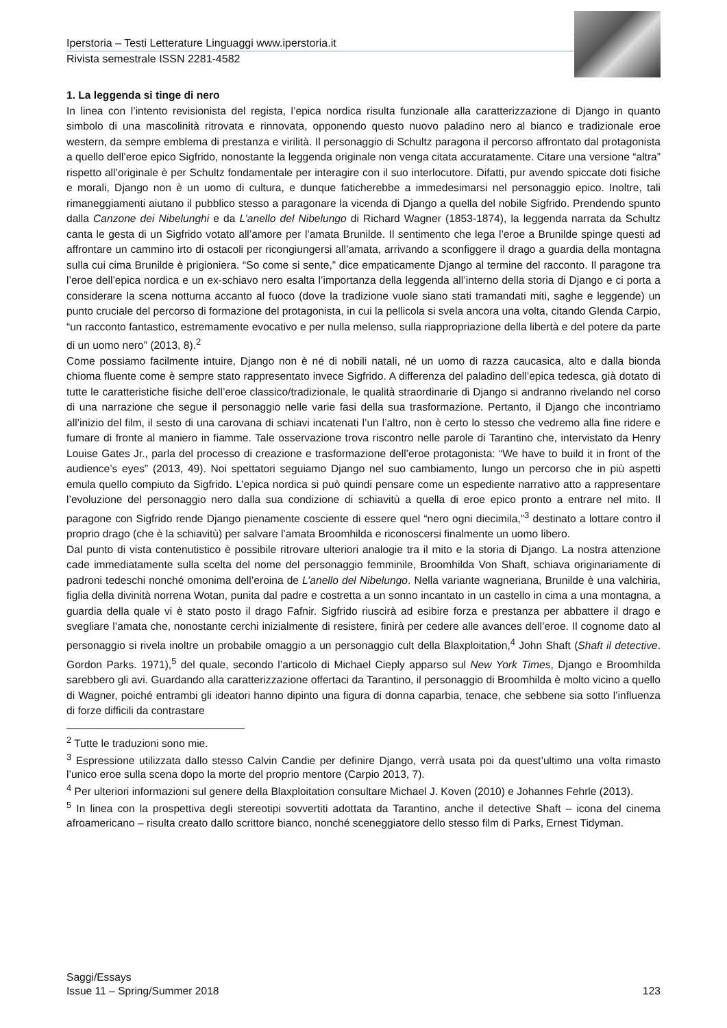Iperstoria – Testi Letterature Linguaggi www.iperstoria.it
Rivista semestrale ISSN 2281-4582
1. La leggenda si tinge di nero
In linea con l’intento revisionista del regista, l’epica nordica risulta funzionale alla caratterizzazione di Django in quanto simbolo di una mascolinità ritrovata e rinnovata, opponendo questo nuovo paladino nero al bianco e tradizionale eroe western, da sempre emblema di prestanza e virilità. Il personaggio di Schultz paragona il percorso affrontato dal protagonista a quello dell’eroe epico Sigfrido, nonostante la leggenda originale non venga citata accuratamente. Citare una versione “altra” rispetto all’originale è per Schultz fondamentale per interagire con il suo interlocutore. Difatti, pur avendo spiccate doti fisiche e morali, Django non è un uomo di cultura, e dunque faticherebbe a immedesimarsi nel personaggio epico. Inoltre, tali rimaneggiamenti aiutano il pubblico stesso a paragonare la vicenda di Django a quella del nobile Sigfrido. Prendendo spunto dalla Canzone dei Nibelunghi e da L’anello del Nibelungo di Richard Wagner (1853-1874), la leggenda narrata da Schultz canta le gesta di un Sigfrido votato all’amore per l’amata Brunilde. Il sentimento che lega l’eroe a Brunilde spinge questi ad affrontare un cammino irto di ostacoli per ricongiungersi all’amata, arrivando a sconfiggere il drago a guardia della montagna sulla cui cima Brunilde è prigioniera. “So come si sente,” dice empaticamente Django al termine del racconto. Il paragone tra l’eroe dell’epica nordica e un ex-schiavo nero esalta l’importanza della leggenda all’interno della storia di Django e ci porta a considerare la scena notturna accanto al fuoco (dove la tradizione vuole siano stati tramandati miti, saghe e leggende) un punto cruciale del percorso di formazione del protagonista, in cui la pellicola si svela ancora una volta, citando Glenda Carpio, “un racconto fantastico, estremamente evocativo e per nulla melenso, sulla riappropriazione della libertà e del potere da parte di un uomo nero” (2013, 8).<sup>2</sup>
Come possiamo facilmente intuire, Django non è né di nobili natali, né un uomo di razza caucasica, alto e dalla bionda chioma fluente come è sempre stato rappresentato invece Sigfrido. A differenza del paladino dell’epica tedesca, già dotato di tutte le caratteristiche fisiche dell’eroe classico/tradizionale, le qualità straordinarie di Django si andranno rivelando nel corso di una narrazione che segue il personaggio nelle varie fasi della sua trasformazione. Pertanto, il Django che incontriamo all’inizio del film, il sesto di una carovana di schiavi incatenati l’un l’altro, non è certo lo stesso che vedremo alla fine ridere e fumare di fronte al maniero in fiamme. Tale osservazione trova riscontro nelle parole di Tarantino che, intervistato da Henry Louise Gates Jr., parla del processo di creazione e trasformazione dell’eroe protagonista: “We have to build it in front of the audience’s eyes” (2013, 49). Noi spettatori seguiamo Django nel suo cambiamento, lungo un percorso che in più aspetti emula quello compiuto da Sigfrido. L’epica nordica si può quindi pensare come un espediente narrativo atto a rappresentare l’evoluzione del personaggio nero dalla sua condizione di schiavitù a quella di eroe epico pronto a entrare nel mito. Il paragone con Sigfrido rende Django pienamente cosciente di essere quel “nero ogni diecimila,”<sup>3</sup> destinato a lottare contro il proprio drago (che è la schiavitù) per salvare l’amata Broomhilda e riconoscersi finalmente un uomo libero.
Dal punto di vista contenutistico è possibile ritrovare ulteriori analogie tra il mito e la storia di Django. La nostra attenzione cade immediatamente sulla scelta del nome del personaggio femminile, Broomhilda Von Shaft, schiava originariamente di padroni tedeschi nonché omonima dell’eroina de L’anello del Nibelungo. Nella variante wagneriana, Brunilde è una valchiria, figlia della divinità norrena Wotan, punita dal padre e costretta a un sonno incantato in un castello in cima a una montagna, a guardia della quale vi è stato posto il drago Fafnir. Sigfrido riuscirà ad esibire forza e prestanza per abbattere il drago e svegliare l’amata che, nonostante cerchi inizialmente di resistere, finirà per cedere alle avances dell’eroe. Il cognome dato al personaggio si rivela inoltre un probabile omaggio a un personaggio cult della Blaxploitation,<sup>4</sup> John Shaft (Shaft il detective. Gordon Parks. 1971),<sup>5</sup> del quale, secondo l’articolo di Michael Cieply apparso sul New York Times, Django e Broomhilda sarebbero gli avi. Guardando alla caratterizzazione offertaci da Tarantino, il personaggio di Broomhilda è molto vicino a quello di Wagner, poiché entrambi gli ideatori hanno dipinto una figura di donna caparbia, tenace, che sebbene sia sotto l’influenza di forze difficili da contrastare
<sup>2</sup> Tutte le traduzioni sono mie.
<sup>3</sup> Espressione utilizzata dallo stesso Calvin Candie per definire Django, verrà usata poi da quest’ultimo una volta rimasto l’unico eroe sulla scena dopo la morte del proprio mentore (Carpio 2013, 7).
<sup>4</sup> Per ulteriori informazioni sul genere della Blaxploitation consultare Michael J. Koven (2010) e Johannes Fehrle (2013).
<sup>5</sup> In linea con la prospettiva degli stereotipi sovvertiti adottata da Tarantino, anche il detective Shaft – icona del cinema afroamericano – risulta creato dallo scrittore bianco, nonché sceneggiatore dello stesso film di Parks, Ernest Tidyman.
Saggi/Essays
Issue 11 – Spring/Summer 2018 123